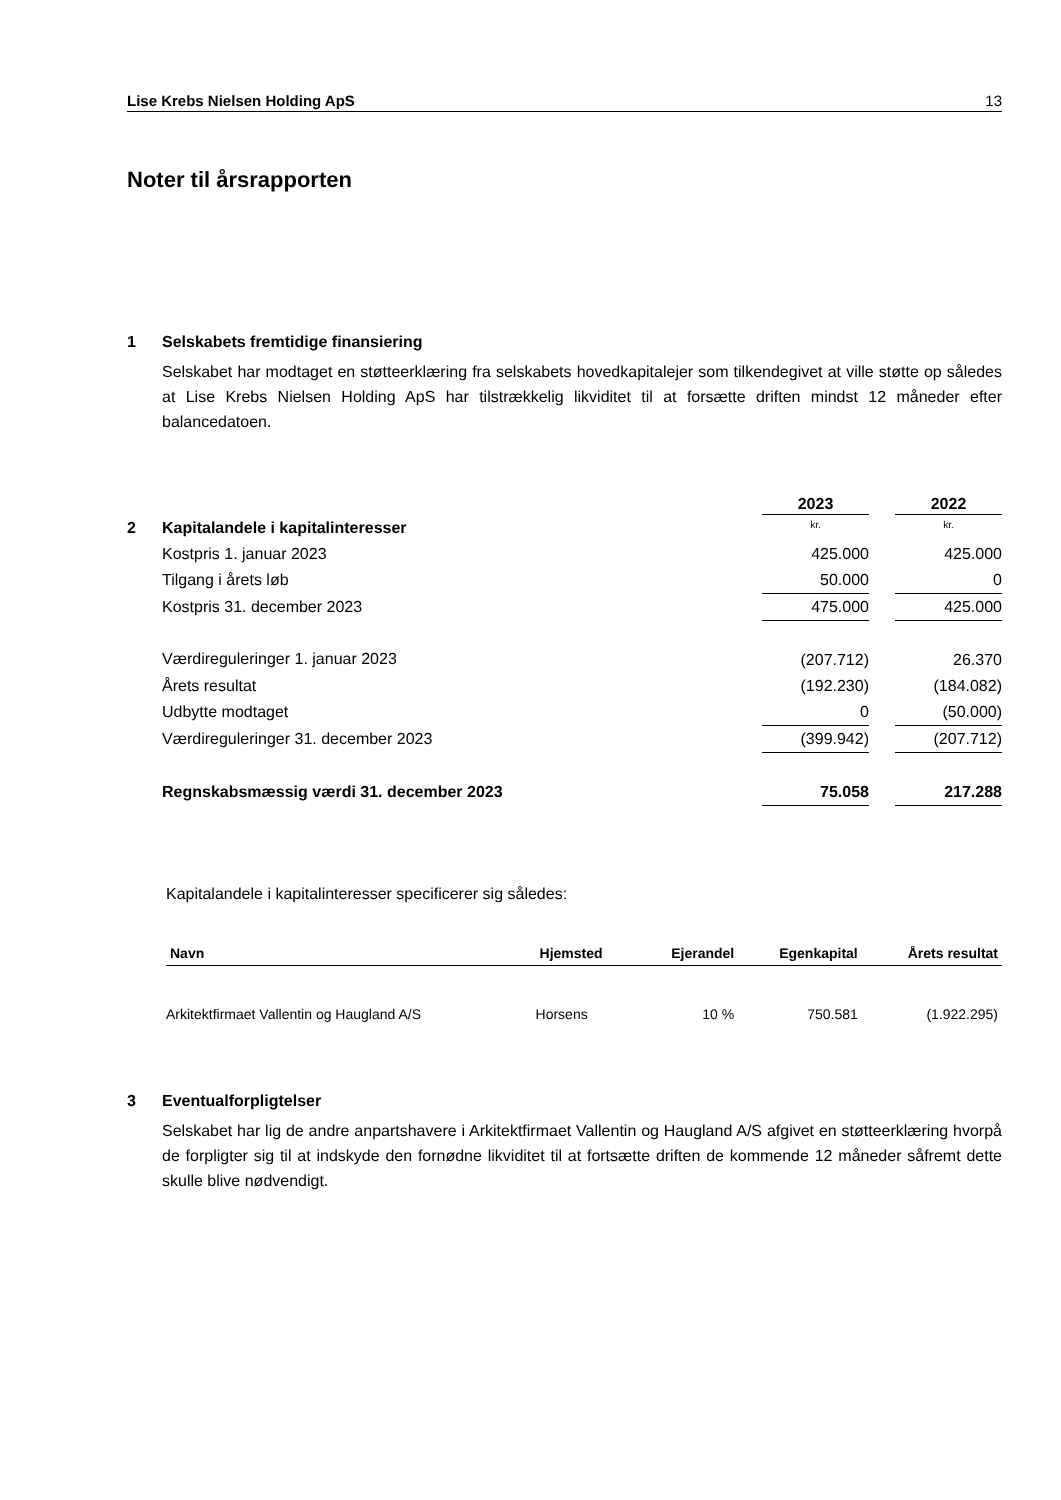Lise Krebs Nielsen Holding ApS 13
Noter til årsrapporten
1 Selskabets fremtidige finansiering
Selskabet har modtaget en støtteerklæring fra selskabets hovedkapitalejer som tilkendegivet at ville støtte op således at Lise Krebs Nielsen Holding ApS har tilstrækkelig likviditet til at forsætte driften mindst 12 måneder efter balancedatoen.
| | | 2023 | | 2022 |
| 2 | Kapitalandele i kapitalinteresser | kr. | | kr. |
| | Kostpris 1. januar 2023 | 425.000 | | 425.000 |
| | Tilgang i årets løb | 50.000 | | 0 |
| | Kostpris 31. december 2023 | 475.000 | | 425.000 |
| | Værdireguleringer 1. januar 2023 | (207.712) | | 26.370 |
| | Årets resultat | (192.230) | | (184.082) |
| | Udbytte modtaget | 0 | | (50.000) |
| | Værdireguleringer 31. december 2023 | (399.942) | | (207.712) |
| | Regnskabsmæssig værdi 31. december 2023 | 75.058 | | 217.288 |
Kapitalandele i kapitalinteresser specificerer sig således:
| Navn | Hjemsted | Ejerandel | Egenkapital | Årets resultat |
| --- | --- | --- | --- | --- |
| Arkitektfirmaet Vallentin og Haugland A/S | Horsens | 10 % | 750.581 | (1.922.295) |
3 Eventualforpligtelser
Selskabet har lig de andre anpartshavere i Arkitektfirmaet Vallentin og Haugland A/S afgivet en støtteerklæring hvorpå de forpligter sig til at indskyde den fornødne likviditet til at fortsætte driften de kommende 12 måneder såfremt dette skulle blive nødvendigt.